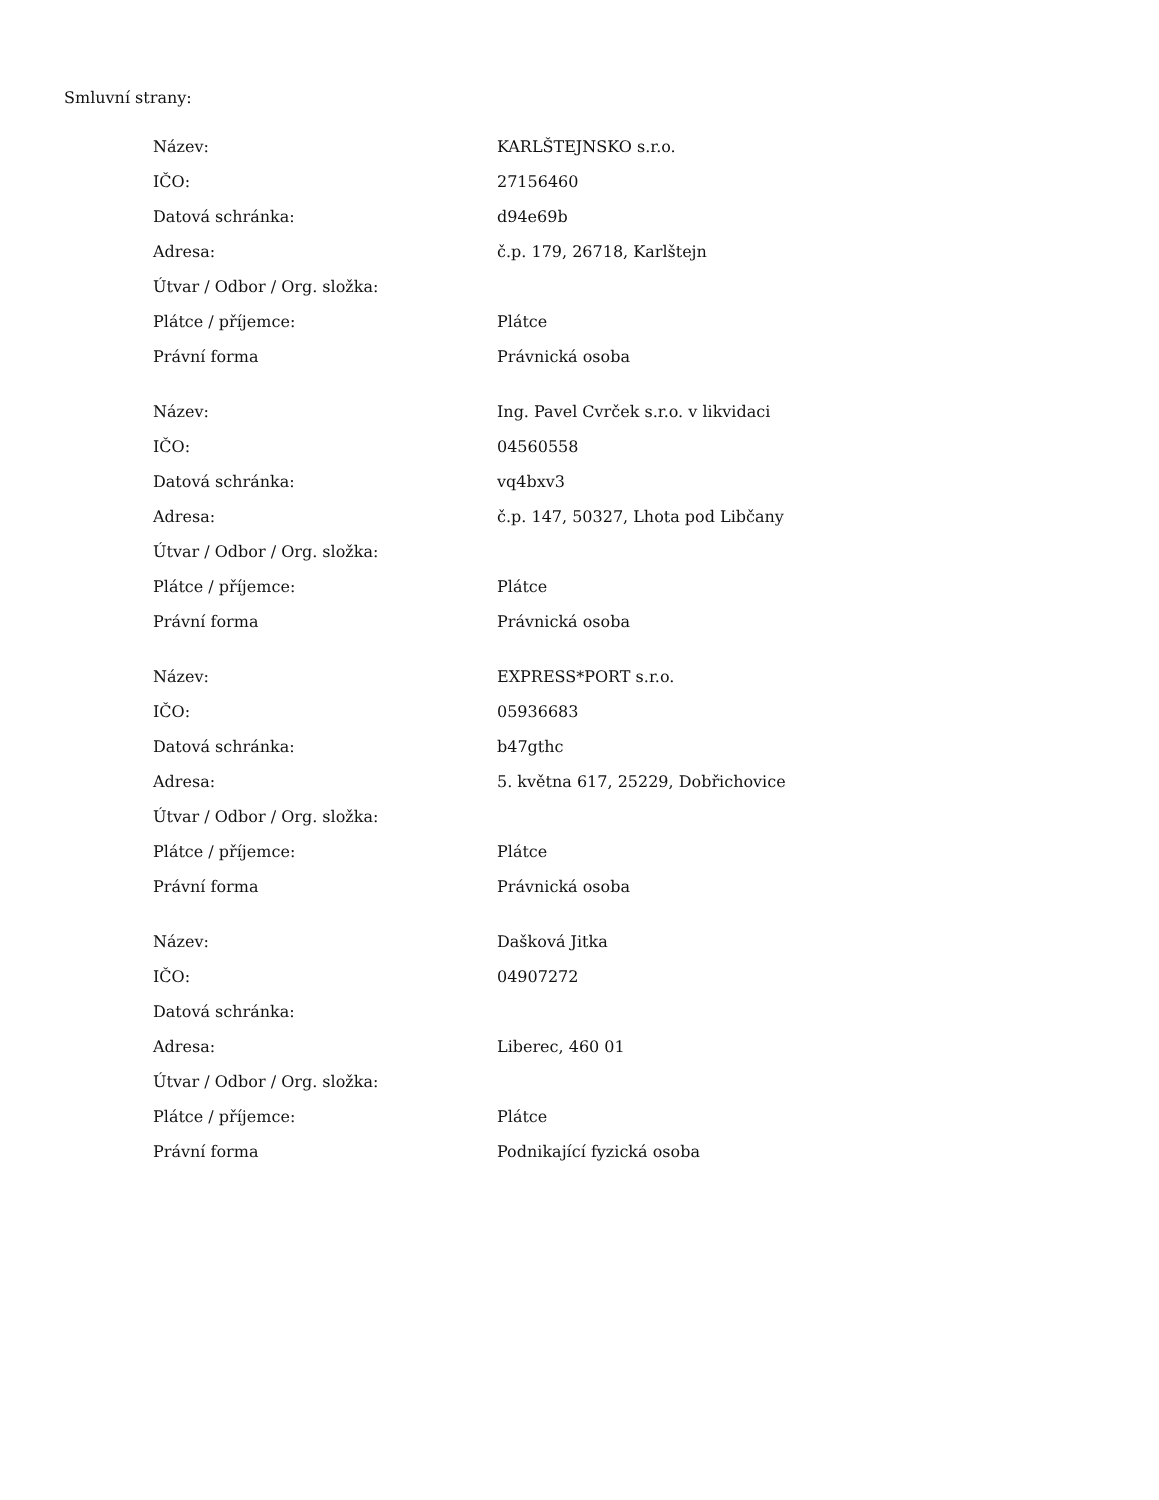Smluvní strany:
| Název: | KARLŠTEJNSKO s.r.o. |
| IČO: | 27156460 |
| Datová schránka: | d94e69b |
| Adresa: | č.p. 179, 26718, Karlštejn |
| Útvar / Odbor / Org. složka: | |
| Plátce / příjemce: | Plátce |
| Právní forma | Právnická osoba |
| Název: | Ing. Pavel Cvrček s.r.o. v likvidaci |
| IČO: | 04560558 |
| Datová schránka: | vq4bxv3 |
| Adresa: | č.p. 147, 50327, Lhota pod Libčany |
| Útvar / Odbor / Org. složka: | |
| Plátce / příjemce: | Plátce |
| Právní forma | Právnická osoba |
| Název: | EXPRESS*PORT s.r.o. |
| IČO: | 05936683 |
| Datová schránka: | b47gthc |
| Adresa: | 5. května 617, 25229, Dobřichovice |
| Útvar / Odbor / Org. složka: | |
| Plátce / příjemce: | Plátce |
| Právní forma | Právnická osoba |
| Název: | Dašková Jitka |
| IČO: | 04907272 |
| Datová schránka: | |
| Adresa: | Liberec, 460 01 |
| Útvar / Odbor / Org. složka: | |
| Plátce / příjemce: | Plátce |
| Právní forma | Podnikající fyzická osoba |